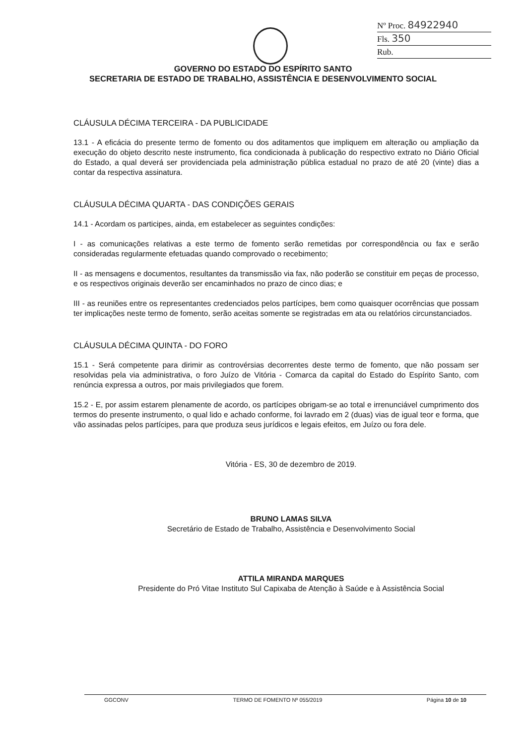Nº Proc. 84922940
Fls. 350
Rub.
GOVERNO DO ESTADO DO ESPÍRITO SANTO
SECRETARIA DE ESTADO DE TRABALHO, ASSISTÊNCIA E DESENVOLVIMENTO SOCIAL
CLÁUSULA DÉCIMA TERCEIRA - DA PUBLICIDADE
13.1 - A eficácia do presente termo de fomento ou dos aditamentos que impliquem em alteração ou ampliação da execução do objeto descrito neste instrumento, fica condicionada à publicação do respectivo extrato no Diário Oficial do Estado, a qual deverá ser providenciada pela administração pública estadual no prazo de até 20 (vinte) dias a contar da respectiva assinatura.
CLÁUSULA DÉCIMA QUARTA - DAS CONDIÇÕES GERAIS
14.1 - Acordam os participes, ainda, em estabelecer as seguintes condições:
I - as comunicações relativas a este termo de fomento serão remetidas por correspondência ou fax e serão consideradas regularmente efetuadas quando comprovado o recebimento;
II - as mensagens e documentos, resultantes da transmissão via fax, não poderão se constituir em peças de processo, e os respectivos originais deverão ser encaminhados no prazo de cinco dias; e
III - as reuniões entre os representantes credenciados pelos partícipes, bem como quaisquer ocorrências que possam ter implicações neste termo de fomento, serão aceitas somente se registradas em ata ou relatórios circunstanciados.
CLÁUSULA DÉCIMA QUINTA - DO FORO
15.1 - Será competente para dirimir as controvérsias decorrentes deste termo de fomento, que não possam ser resolvidas pela via administrativa, o foro Juízo de Vitória - Comarca da capital do Estado do Espírito Santo, com renúncia expressa a outros, por mais privilegiados que forem.
15.2 - E, por assim estarem plenamente de acordo, os partícipes obrigam-se ao total e irrenunciável cumprimento dos termos do presente instrumento, o qual lido e achado conforme, foi lavrado em 2 (duas) vias de igual teor e forma, que vão assinadas pelos partícipes, para que produza seus jurídicos e legais efeitos, em Juízo ou fora dele.
Vitória - ES, 30 de dezembro de 2019.
BRUNO LAMAS SILVA
Secretário de Estado de Trabalho, Assistência e Desenvolvimento Social
ATTILA MIRANDA MARQUES
Presidente do Pró Vitae Instituto Sul Capixaba de Atenção à Saúde e à Assistência Social
GGCONV TERMO DE FOMENTO Nº 055/2019 Página 10 de 10